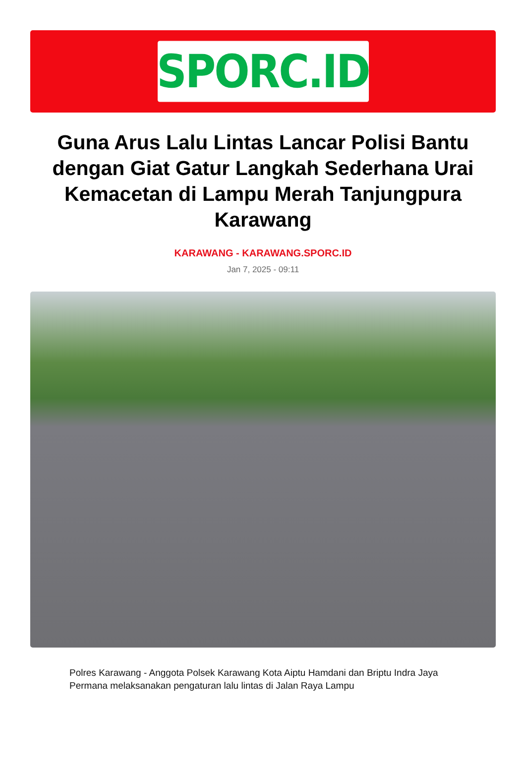SPORC.ID
Guna Arus Lalu Lintas Lancar Polisi Bantu dengan Giat Gatur Langkah Sederhana Urai Kemacetan di Lampu Merah Tanjungpura Karawang
KARAWANG - KARAWANG.SPORC.ID
Jan 7, 2025 - 09:11
Polres Karawang - Anggota Polsek Karawang Kota Aiptu Hamdani dan Briptu Indra Jaya Permana melaksanakan pengaturan lalu lintas di Jalan Raya Lampu